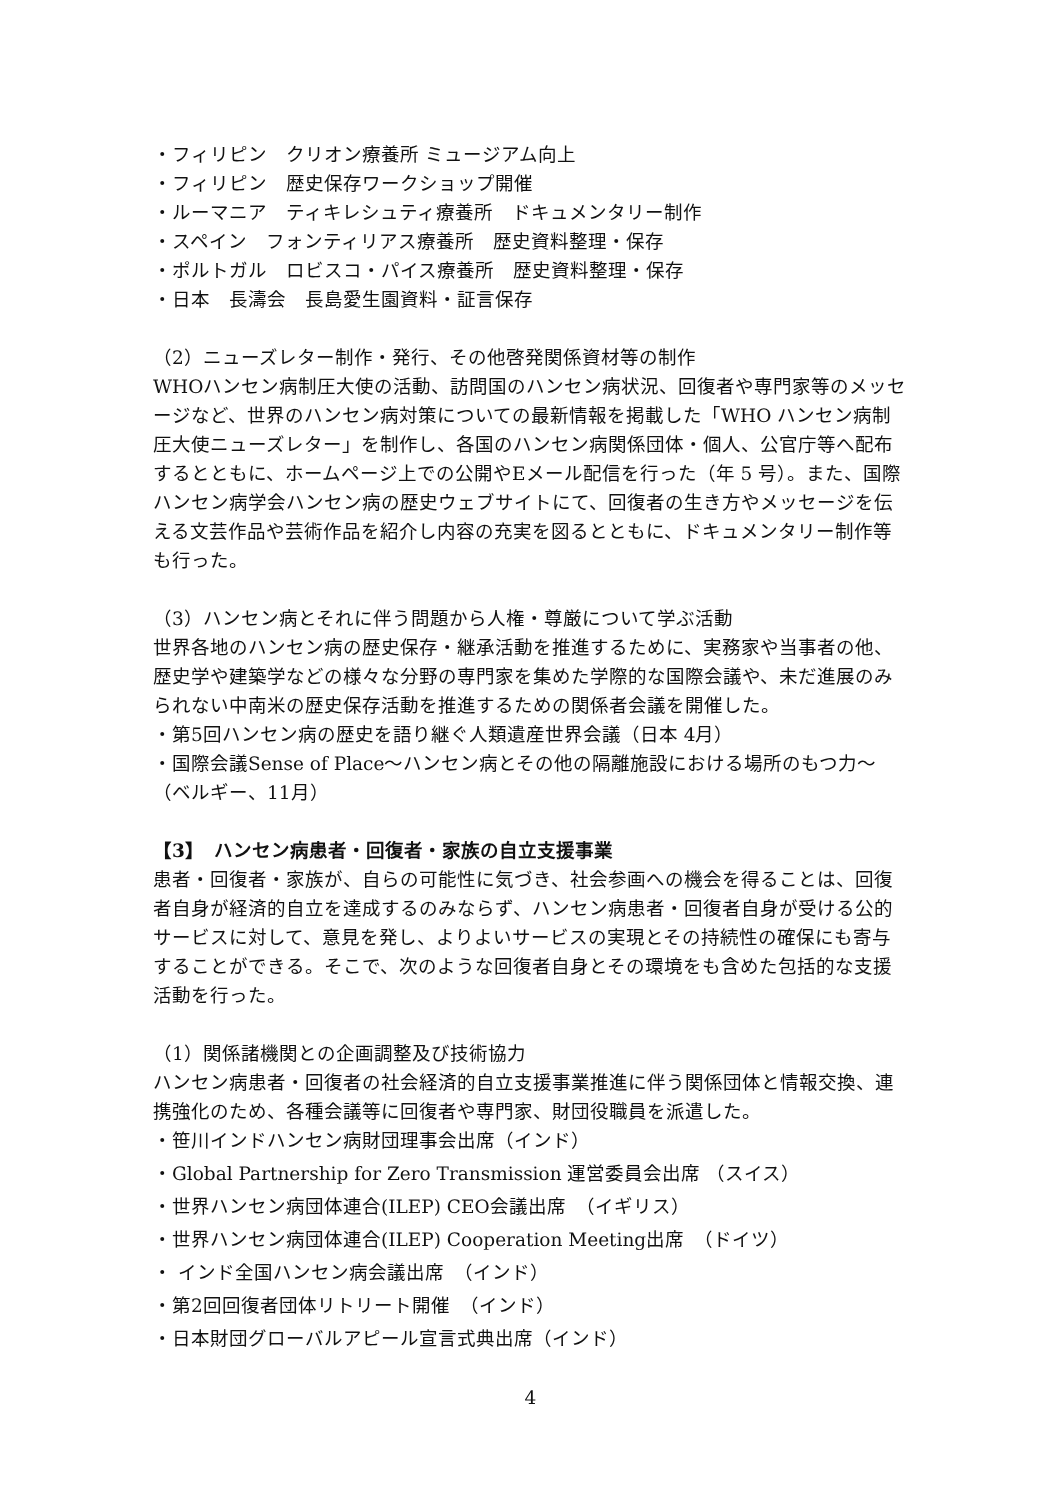・フィリピン　クリオン療養所 ミュージアム向上
・フィリピン　歴史保存ワークショップ開催
・ルーマニア　ティキレシュティ療養所　ドキュメンタリー制作
・スペイン　フォンティリアス療養所　歴史資料整理・保存
・ポルトガル　ロビスコ・パイス療養所　歴史資料整理・保存
・日本　長濤会　長島愛生園資料・証言保存
（2）ニューズレター制作・発行、その他啓発関係資材等の制作
WHOハンセン病制圧大使の活動、訪問国のハンセン病状況、回復者や専門家等のメッセージなど、世界のハンセン病対策についての最新情報を掲載した「WHO ハンセン病制圧大使ニューズレター」を制作し、各国のハンセン病関係団体・個人、公官庁等へ配布するとともに、ホームページ上での公開やEメール配信を行った（年 5 号）。また、国際ハンセン病学会ハンセン病の歴史ウェブサイトにて、回復者の生き方やメッセージを伝える文芸作品や芸術作品を紹介し内容の充実を図るとともに、ドキュメンタリー制作等も行った。
（3）ハンセン病とそれに伴う問題から人権・尊厳について学ぶ活動
世界各地のハンセン病の歴史保存・継承活動を推進するために、実務家や当事者の他、歴史学や建築学などの様々な分野の専門家を集めた学際的な国際会議や、未だ進展のみられない中南米の歴史保存活動を推進するための関係者会議を開催した。
・第5回ハンセン病の歴史を語り継ぐ人類遺産世界会議（日本 4月）
・国際会議Sense of Place～ハンセン病とその他の隔離施設における場所のもつ力～（ベルギー、11月）
【3】　ハンセン病患者・回復者・家族の自立支援事業
患者・回復者・家族が、自らの可能性に気づき、社会参画への機会を得ることは、回復者自身が経済的自立を達成するのみならず、ハンセン病患者・回復者自身が受ける公的サービスに対して、意見を発し、よりよいサービスの実現とその持続性の確保にも寄与することができる。そこで、次のような回復者自身とその環境をも含めた包括的な支援活動を行った。
（1）関係諸機関との企画調整及び技術協力
ハンセン病患者・回復者の社会経済的自立支援事業推進に伴う関係団体と情報交換、連携強化のため、各種会議等に回復者や専門家、財団役職員を派遣した。
・笹川インドハンセン病財団理事会出席（インド）
・Global Partnership for Zero Transmission 運営委員会出席 （スイス）
・世界ハンセン病団体連合(ILEP) CEO会議出席　（イギリス）
・世界ハンセン病団体連合(ILEP) Cooperation Meeting出席　（ドイツ）
・ インド全国ハンセン病会議出席　（インド）
・第2回回復者団体リトリート開催　（インド）
・日本財団グローバルアピール宣言式典出席（インド）
4